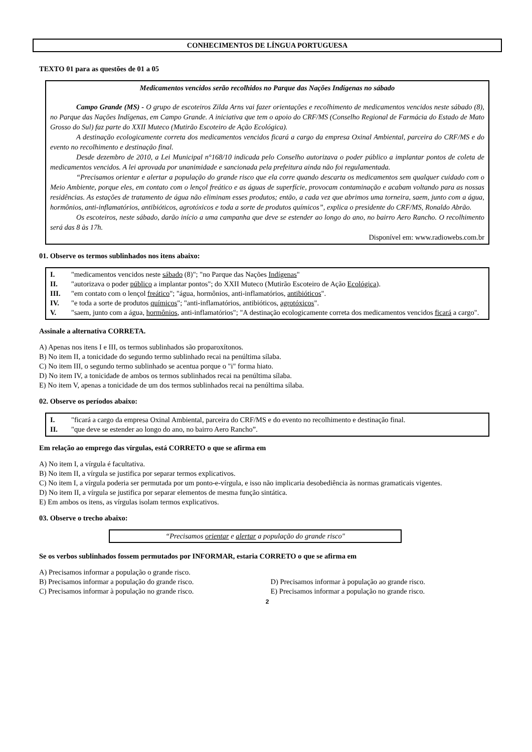CONHECIMENTOS DE LÍNGUA PORTUGUESA
TEXTO 01 para as questões de 01 a 05
Medicamentos vencidos serão recolhidos no Parque das Nações Indígenas no sábado
Campo Grande (MS) - O grupo de escoteiros Zilda Arns vai fazer orientações e recolhimento de medicamentos vencidos neste sábado (8), no Parque das Nações Indígenas, em Campo Grande. A iniciativa que tem o apoio do CRF/MS (Conselho Regional de Farmácia do Estado de Mato Grosso do Sul) faz parte do XXII Muteco (Mutirão Escoteiro de Ação Ecológica).
A destinação ecologicamente correta dos medicamentos vencidos ficará a cargo da empresa Oxinal Ambiental, parceira do CRF/MS e do evento no recolhimento e destinação final.
Desde dezembro de 2010, a Lei Municipal n°168/10 indicada pelo Conselho autorizava o poder público a implantar pontos de coleta de medicamentos vencidos. A lei aprovada por unanimidade e sancionada pela prefeitura ainda não foi regulamentada.
“Precisamos orientar e alertar a população do grande risco que ela corre quando descarta os medicamentos sem qualquer cuidado com o Meio Ambiente, porque eles, em contato com o lençol freático e as águas de superfície, provocam contaminação e acabam voltando para as nossas residências. As estações de tratamento de água não eliminam esses produtos; então, a cada vez que abrimos uma torneira, saem, junto com a água, hormônios, anti-inflamatórios, antibióticos, agrotóxicos e toda a sorte de produtos químicos”, explica o presidente do CRF/MS, Ronaldo Abrão.
Os escoteiros, neste sábado, darão início a uma campanha que deve se estender ao longo do ano, no bairro Aero Rancho. O recolhimento será das 8 às 17h.
Disponível em: www.radiowebs.com.br
01. Observe os termos sublinhados nos itens abaixo:
I. "medicamentos vencidos neste sábado (8)"; "no Parque das Nações Indígenas"
II. "autorizava o poder público a implantar pontos"; do XXII Muteco (Mutirão Escoteiro de Ação Ecológica).
III. "em contato com o lençol freático"; "água, hormônios, anti-inflamatórios, antibióticos".
IV. "e toda a sorte de produtos químicos"; "anti-inflamatórios, antibióticos, agrotóxicos".
V. "saem, junto com a água, hormônios, anti-inflamatórios"; "A destinação ecologicamente correta dos medicamentos vencidos ficará a cargo".
Assinale a alternativa CORRETA.
A) Apenas nos itens I e III, os termos sublinhados são proparoxítonos.
B) No item II, a tonicidade do segundo termo sublinhado recai na penúltima sílaba.
C) No item III, o segundo termo sublinhado se acentua porque o "i" forma hiato.
D) No item IV, a tonicidade de ambos os termos sublinhados recai na penúltima sílaba.
E) No item V, apenas a tonicidade de um dos termos sublinhados recai na penúltima sílaba.
02. Observe os períodos abaixo:
I. "ficará a cargo da empresa Oxinal Ambiental, parceira do CRF/MS e do evento no recolhimento e destinação final.
II. "que deve se estender ao longo do ano, no bairro Aero Rancho”.
Em relação ao emprego das vírgulas, está CORRETO o que se afirma em
A) No item I, a vírgula é facultativa.
B) No item II, a vírgula se justifica por separar termos explicativos.
C) No item I, a vírgula poderia ser permutada por um ponto-e-vírgula, e isso não implicaria desobediência às normas gramaticais vigentes.
D) No item II, a vírgula se justifica por separar elementos de mesma função sintática.
E) Em ambos os itens, as vírgulas isolam termos explicativos.
03. Observe o trecho abaixo:
“Precisamos orientar e alertar a população do grande risco"
Se os verbos sublinhados fossem permutados por INFORMAR, estaria CORRETO o que se afirma em
A) Precisamos informar a população o grande risco.
B) Precisamos informar a população do grande risco.
D) Precisamos informar à população ao grande risco.
C) Precisamos informar à população no grande risco.
E) Precisamos informar a população no grande risco.
2